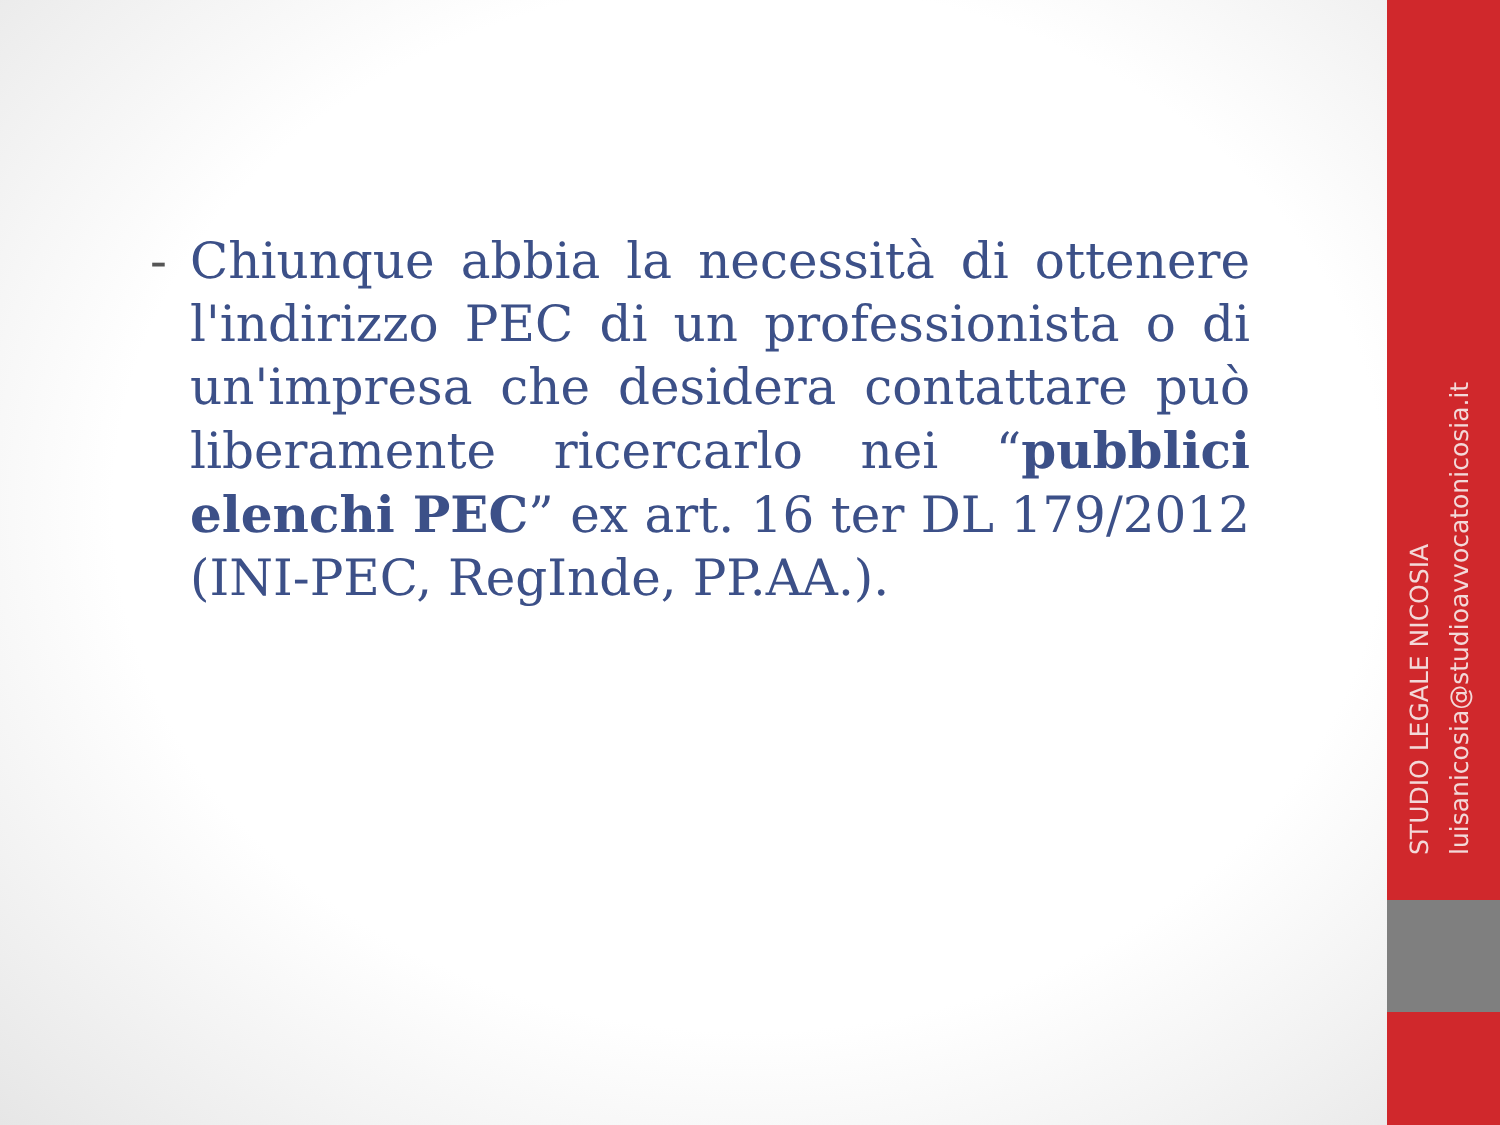- Chiunque abbia la necessità di ottenere l'indirizzo PEC di un professionista o di un'impresa che desidera contattare può liberamente ricercarlo nei “pubblici elenchi PEC” ex art. 16 ter DL 179/2012 (INI-PEC, RegInde, PP.AA.).
STUDIO LEGALE NICOSIA
luisanicosia@studioavvocatonicosia.it